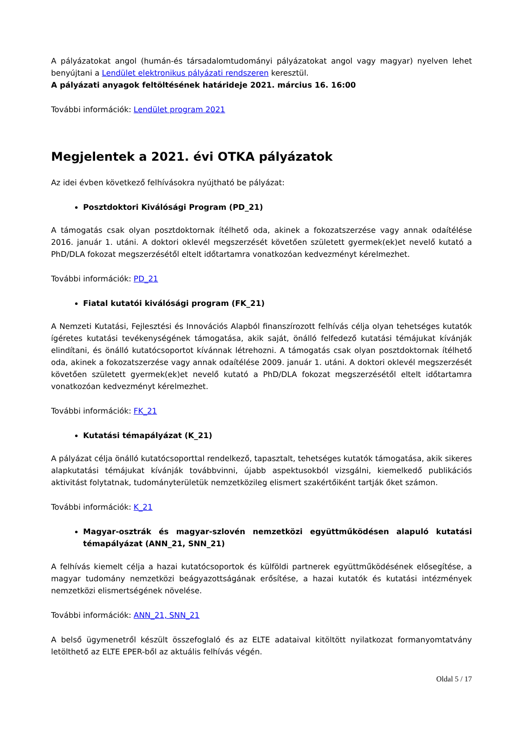A pályázatokat angol (humán-és társadalomtudományi pályázatokat angol vagy magyar) nyelven lehet benyújtani a Lendület elektronikus pályázati rendszeren keresztül.
A pályázati anyagok feltöltésének határideje 2021. március 16. 16:00
További információk: Lendület program 2021
Megjelentek a 2021. évi OTKA pályázatok
Az idei évben következő felhívásokra nyújtható be pályázat:
Posztdoktori Kiválósági Program (PD_21)
A támogatás csak olyan posztdoktornak ítélhető oda, akinek a fokozatszerzése vagy annak odaítélése 2016. január 1. utáni. A doktori oklevél megszerzését követően született gyermek(ek)et nevelő kutató a PhD/DLA fokozat megszerzésétől eltelt időtartamra vonatkozóan kedvezményt kérelmezhet.
További információk: PD_21
Fiatal kutatói kiválósági program (FK_21)
A Nemzeti Kutatási, Fejlesztési és Innovációs Alapból finanszírozott felhívás célja olyan tehetséges kutatók ígéretes kutatási tevékenységének támogatása, akik saját, önálló felfedező kutatási témájukat kívánják elindítani, és önálló kutatócsoportot kívánnak létrehozni. A támogatás csak olyan posztdoktornak ítélhető oda, akinek a fokozatszerzése vagy annak odaítélése 2009. január 1. utáni. A doktori oklevél megszerzését követően született gyermek(ek)et nevelő kutató a PhD/DLA fokozat megszerzésétől eltelt időtartamra vonatkozóan kedvezményt kérelmezhet.
További információk: FK_21
Kutatási témapályázat (K_21)
A pályázat célja önálló kutatócsoporttal rendelkező, tapasztalt, tehetséges kutatók támogatása, akik sikeres alapkutatási témájukat kívánják továbbvinni, újabb aspektusokból vizsgálni, kiemelkedő publikációs aktivitást folytatnak, tudományterületük nemzetközileg elismert szakértőiként tartják őket számon.
További információk: K_21
Magyar-osztrák és magyar-szlovén nemzetközi együttműködésen alapuló kutatási témapályázat (ANN_21, SNN_21)
A felhívás kiemelt célja a hazai kutatócsoportok és külföldi partnerek együttműködésének elősegítése, a magyar tudomány nemzetközi beágyazottságának erősítése, a hazai kutatók és kutatási intézmények nemzetközi elismertségének növelése.
További információk: ANN_21, SNN_21
A belső ügymenetről készült összefoglaló és az ELTE adataival kitöltött nyilatkozat formanyomtatvány letölthető az ELTE EPER-ből az aktuális felhívás végén.
Oldal 5 / 17